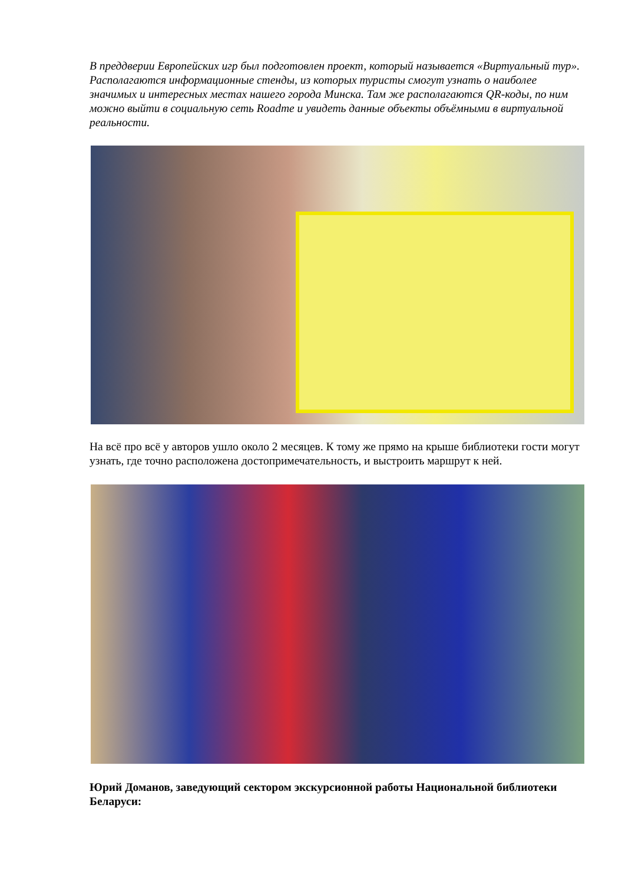В преддверии Европейских игр был подготовлен проект, который называется «Виртуальный тур». Располагаются информационные стенды, из которых туристы смогут узнать о наиболее значимых и интересных местах нашего города Минска. Там же располагаются QR-коды, по ним можно выйти в социальную сеть Roadme и увидеть данные объекты объёмными в виртуальной реальности.
На всё про всё у авторов ушло около 2 месяцев. К тому же прямо на крыше библиотеки гости могут узнать, где точно расположена достопримечательность, и выстроить маршрут к ней.
Юрий Доманов, заведующий сектором экскурсионной работы Национальной библиотеки Беларуси: